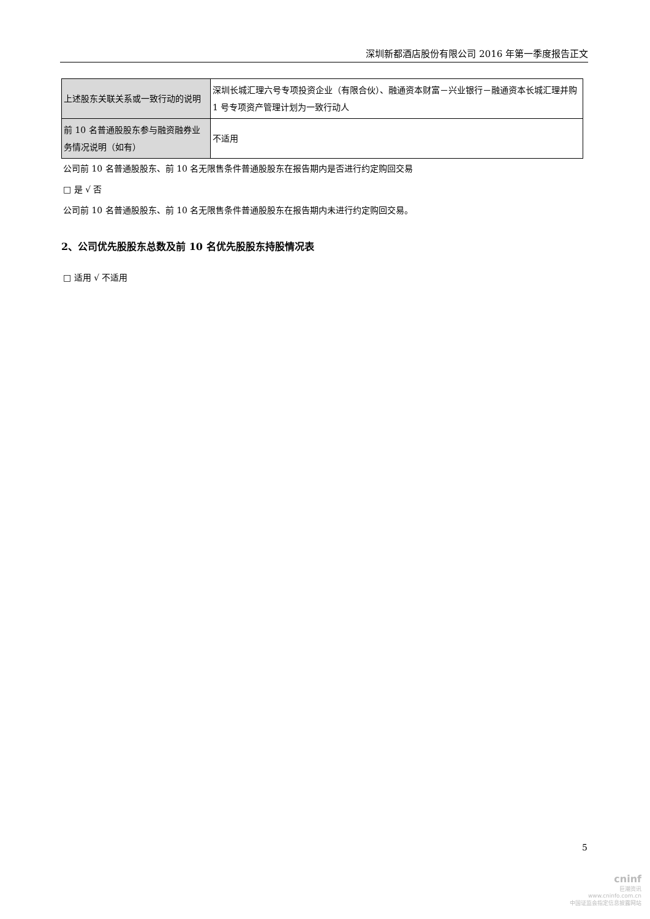深圳新都酒店股份有限公司 2016 年第一季度报告正文
| 上述股东关联关系或一致行动的说明 | 深圳长城汇理六号专项投资企业（有限合伙）、融通资本财富－兴业银行－融通资本长城汇理并购 1 号专项资产管理计划为一致行动人 |
| 前 10 名普通股股东参与融资融券业务情况说明（如有） | 不适用 |
公司前 10 名普通股股东、前 10 名无限售条件普通股股东在报告期内是否进行约定购回交易
□ 是 √ 否
公司前 10 名普通股股东、前 10 名无限售条件普通股股东在报告期内未进行约定购回交易。
2、公司优先股股东总数及前 10 名优先股股东持股情况表
□ 适用 √ 不适用
5
cninf
巨潮资讯
www.cninfo.com.cn
中国证监会指定信息披露网站